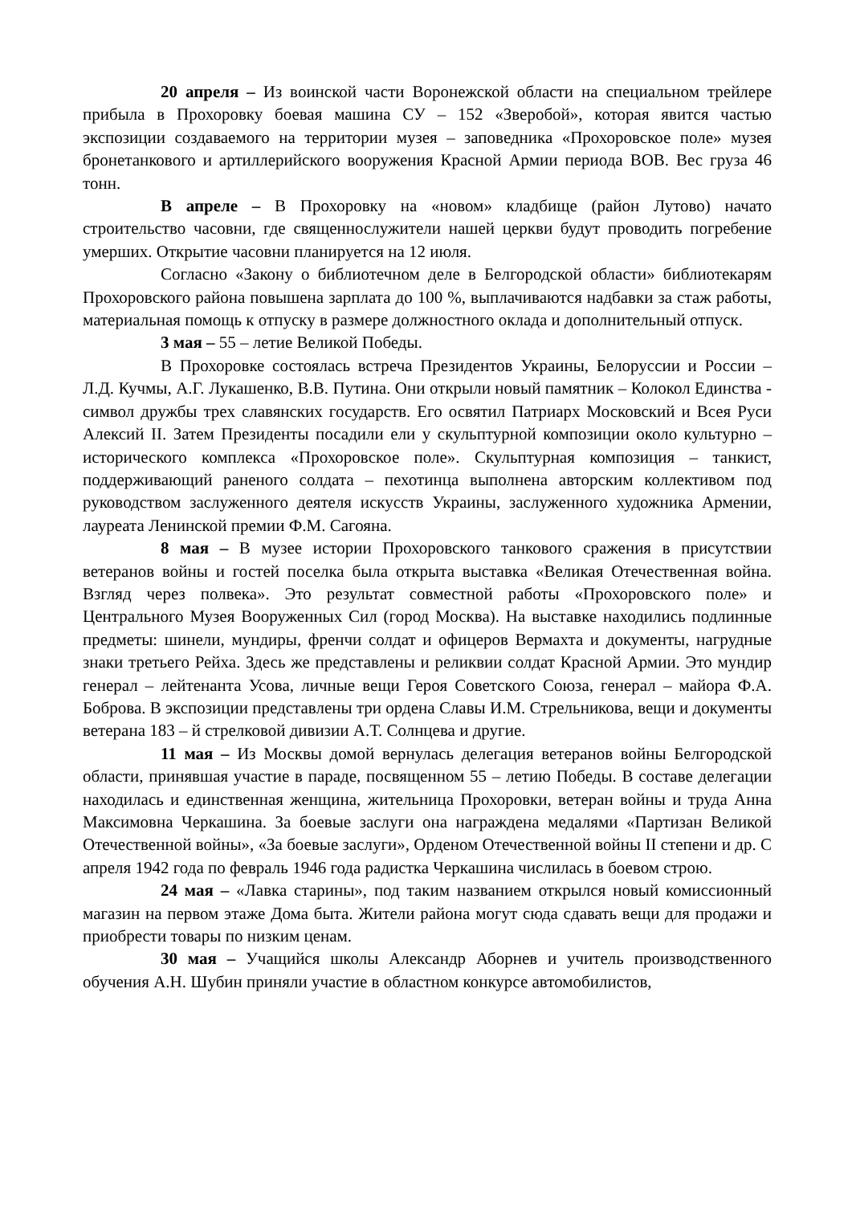20 апреля – Из воинской части Воронежской области на специальном трейлере прибыла в Прохоровку боевая машина СУ – 152 «Зверобой», которая явится частью экспозиции создаваемого на территории музея – заповедника «Прохоровское поле» музея бронетанкового и артиллерийского вооружения Красной Армии периода ВОВ. Вес груза 46 тонн.
В апреле – В Прохоровку на «новом» кладбище (район Лутово) начато строительство часовни, где священнослужители нашей церкви будут проводить погребение умерших. Открытие часовни планируется на 12 июля.
Согласно «Закону о библиотечном деле в Белгородской области» библиотекарям Прохоровского района повышена зарплата до 100 %, выплачиваются надбавки за стаж работы, материальная помощь к отпуску в размере должностного оклада и дополнительный отпуск.
3 мая – 55 – летие Великой Победы.
В Прохоровке состоялась встреча Президентов Украины, Белоруссии и России – Л.Д. Кучмы, А.Г. Лукашенко, В.В. Путина. Они открыли новый памятник – Колокол Единства - символ дружбы трех славянских государств. Его освятил Патриарх Московский и Всея Руси Алексий II. Затем Президенты посадили ели у скульптурной композиции около культурно – исторического комплекса «Прохоровское поле». Скульптурная композиция – танкист, поддерживающий раненого солдата – пехотинца выполнена авторским коллективом под руководством заслуженного деятеля искусств Украины, заслуженного художника Армении, лауреата Ленинской премии Ф.М. Сагояна.
8 мая – В музее истории Прохоровского танкового сражения в присутствии ветеранов войны и гостей поселка была открыта выставка «Великая Отечественная война. Взгляд через полвека». Это результат совместной работы «Прохоровского поле» и Центрального Музея Вооруженных Сил (город Москва). На выставке находились подлинные предметы: шинели, мундиры, френчи солдат и офицеров Вермахта и документы, нагрудные знаки третьего Рейха. Здесь же представлены и реликвии солдат Красной Армии. Это мундир генерал – лейтенанта Усова, личные вещи Героя Советского Союза, генерал – майора Ф.А. Боброва. В экспозиции представлены три ордена Славы И.М. Стрельникова, вещи и документы ветерана 183 – й стрелковой дивизии А.Т. Солнцева и другие.
11 мая – Из Москвы домой вернулась делегация ветеранов войны Белгородской области, принявшая участие в параде, посвященном 55 – летию Победы. В составе делегации находилась и единственная женщина, жительница Прохоровки, ветеран войны и труда Анна Максимовна Черкашина. За боевые заслуги она награждена медалями «Партизан Великой Отечественной войны», «За боевые заслуги», Орденом Отечественной войны II степени и др. С апреля 1942 года по февраль 1946 года радистка Черкашина числилась в боевом строю.
24 мая – «Лавка старины», под таким названием открылся новый комиссионный магазин на первом этаже Дома быта. Жители района могут сюда сдавать вещи для продажи и приобрести товары по низким ценам.
30 мая – Учащийся школы Александр Аборнев и учитель производственного обучения А.Н. Шубин приняли участие в областном конкурсе автомобилистов,